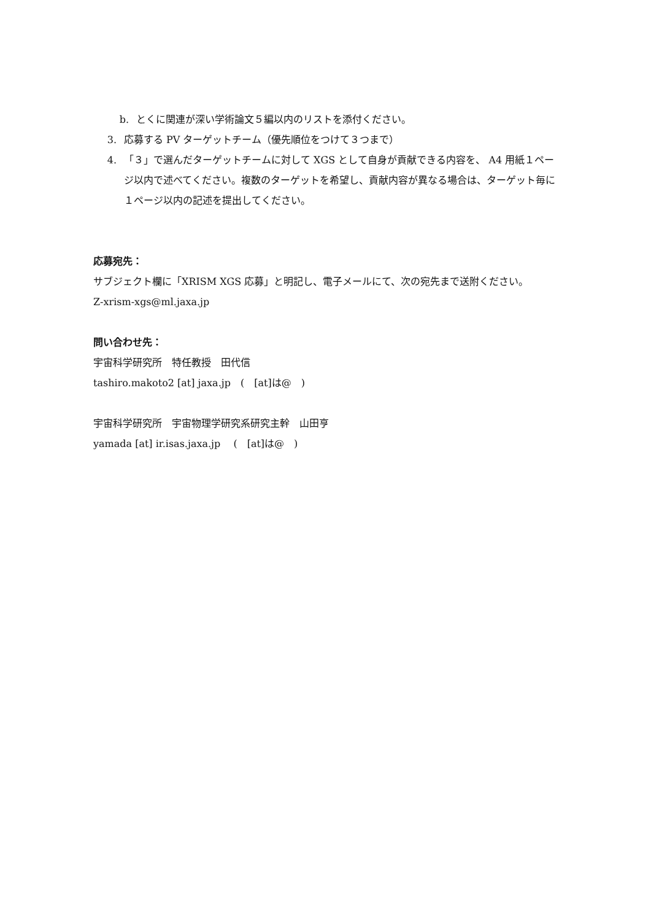b. とくに関連が深い学術論文５編以内のリストを添付ください。
3. 応募する PV ターゲットチーム（優先順位をつけて３つまで）
4. 「３」で選んだターゲットチームに対して XGS として自身が貢献できる内容を、 A4 用紙１ページ以内で述べてください。複数のターゲットを希望し、貢献内容が異なる場合は、ターゲット毎に１ページ以内の記述を提出してください。
応募宛先：
サブジェクト欄に「XRISM XGS 応募」と明記し、電子メールにて、次の宛先まで送附ください。
Z-xrism-xgs@ml.jaxa.jp
問い合わせ先：
宇宙科学研究所　特任教授　田代信
tashiro.makoto2 [at] jaxa.jp　(　[at]は@　)
宇宙科学研究所　宇宙物理学研究系研究主幹　山田亨
yamada [at] ir.isas.jaxa.jp　 (　[at]は@　)